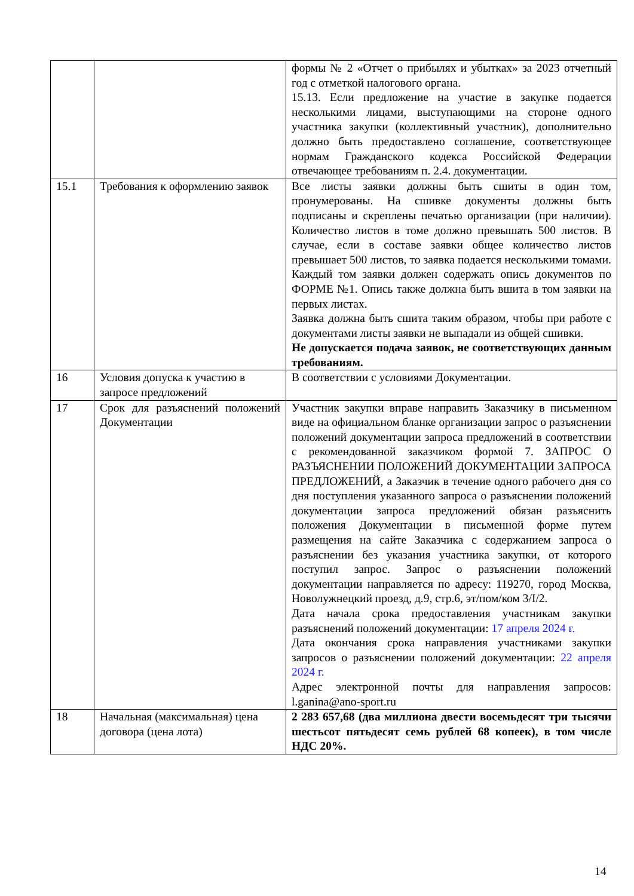| | | формы № 2 «Отчет о прибылях и убытках» за 2023 отчетный год с отметкой налогового органа. 15.13. Если предложение на участие в закупке подается несколькими лицами, выступающими на стороне одного участника закупки (коллективный участник), дополнительно должно быть предоставлено соглашение, соответствующее нормам Гражданского кодекса Российской Федерации отвечающее требованиям п. 2.4. документации. |
| 15.1 | Требования к оформлению заявок | Все листы заявки должны быть сшиты в один том, пронумерованы. На сшивке документы должны быть подписаны и скреплены печатью организации (при наличии). Количество листов в томе должно превышать 500 листов. В случае, если в составе заявки общее количество листов превышает 500 листов, то заявка подается несколькими томами. Каждый том заявки должен содержать опись документов по ФОРМЕ №1. Опись также должна быть вшита в том заявки на первых листах. Заявка должна быть сшита таким образом, чтобы при работе с документами листы заявки не выпадали из общей сшивки. Не допускается подача заявок, не соответствующих данным требованиям. |
| 16 | Условия допуска к участию в запросе предложений | В соответствии с условиями Документации. |
| 17 | Срок для разъяснений положений Документации | Участник закупки вправе направить Заказчику в письменном виде на официальном бланке организации запрос о разъяснении положений документации запроса предложений в соответствии с рекомендованной заказчиком формой 7. ЗАПРОС О РАЗЪЯСНЕНИИ ПОЛОЖЕНИЙ ДОКУМЕНТАЦИИ ЗАПРОСА ПРЕДЛОЖЕНИЙ, а Заказчик в течение одного рабочего дня со дня поступления указанного запроса о разъяснении положений документации запроса предложений обязан разъяснить положения Документации в письменной форме путем размещения на сайте Заказчика с содержанием запроса о разъяснении без указания участника закупки, от которого поступил запрос. Запрос о разъяснении положений документации направляется по адресу: 119270, город Москва, Новолужнецкий проезд, д.9, стр.6, эт/пом/ком 3/I/2. Дата начала срока предоставления участникам закупки разъяснений положений документации: 17 апреля 2024 г. Дата окончания срока направления участниками закупки запросов о разъяснении положений документации: 22 апреля 2024 г. Адрес электронной почты для направления запросов: l.ganina@ano-sport.ru |
| 18 | Начальная (максимальная) цена договора (цена лота) | 2 283 657,68 (два миллиона двести восемьдесят три тысячи шестьсот пятьдесят семь рублей 68 копеек), в том числе НДС 20%. |
14